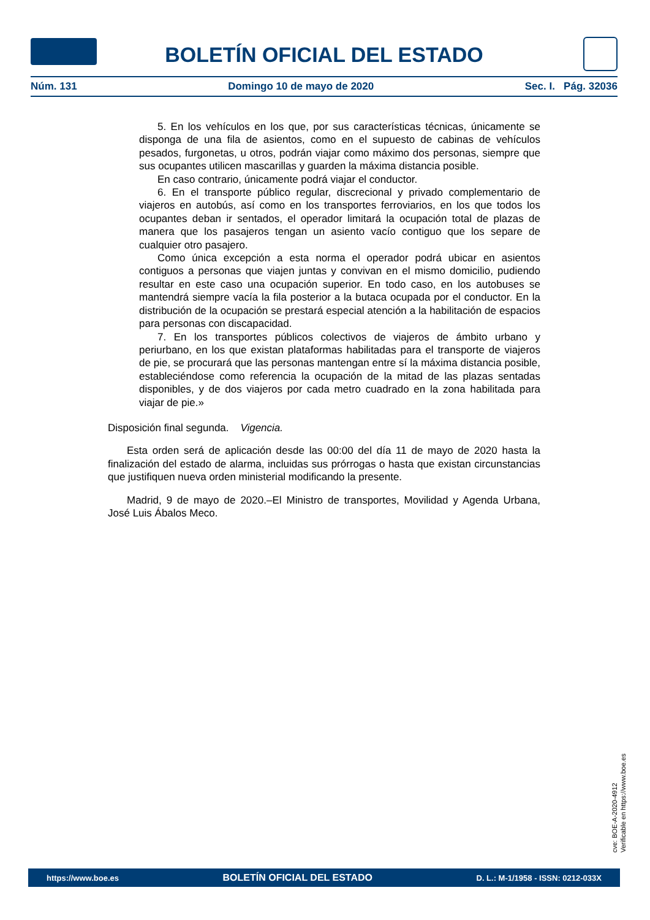BOLETÍN OFICIAL DEL ESTADO
Núm. 131 Domingo 10 de mayo de 2020 Sec. I. Pág. 32036
5. En los vehículos en los que, por sus características técnicas, únicamente se disponga de una fila de asientos, como en el supuesto de cabinas de vehículos pesados, furgonetas, u otros, podrán viajar como máximo dos personas, siempre que sus ocupantes utilicen mascarillas y guarden la máxima distancia posible.
En caso contrario, únicamente podrá viajar el conductor.
6. En el transporte público regular, discrecional y privado complementario de viajeros en autobús, así como en los transportes ferroviarios, en los que todos los ocupantes deban ir sentados, el operador limitará la ocupación total de plazas de manera que los pasajeros tengan un asiento vacío contiguo que los separe de cualquier otro pasajero.
Como única excepción a esta norma el operador podrá ubicar en asientos contiguos a personas que viajen juntas y convivan en el mismo domicilio, pudiendo resultar en este caso una ocupación superior. En todo caso, en los autobuses se mantendrá siempre vacía la fila posterior a la butaca ocupada por el conductor. En la distribución de la ocupación se prestará especial atención a la habilitación de espacios para personas con discapacidad.
7. En los transportes públicos colectivos de viajeros de ámbito urbano y periurbano, en los que existan plataformas habilitadas para el transporte de viajeros de pie, se procurará que las personas mantengan entre sí la máxima distancia posible, estableciéndose como referencia la ocupación de la mitad de las plazas sentadas disponibles, y de dos viajeros por cada metro cuadrado en la zona habilitada para viajar de pie.»
Disposición final segunda. Vigencia.
Esta orden será de aplicación desde las 00:00 del día 11 de mayo de 2020 hasta la finalización del estado de alarma, incluidas sus prórrogas o hasta que existan circunstancias que justifiquen nueva orden ministerial modificando la presente.
Madrid, 9 de mayo de 2020.–El Ministro de transportes, Movilidad y Agenda Urbana, José Luis Ábalos Meco.
cve: BOE-A-2020-4912
Verificable en https://www.boe.es
https://www.boe.es BOLETÍN OFICIAL DEL ESTADO D. L.: M-1/1958 - ISSN: 0212-033X